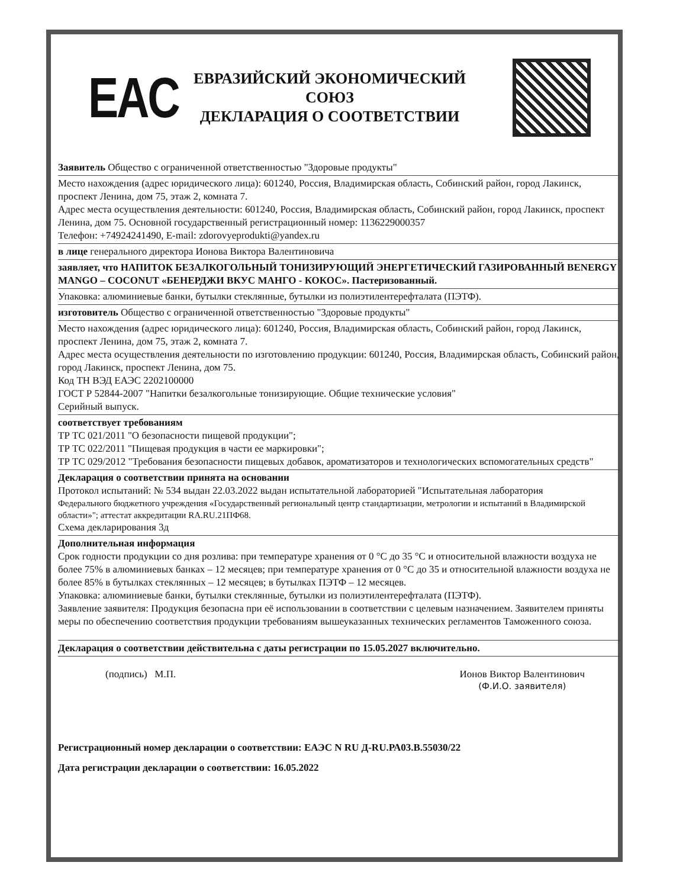EAC
ЕВРАЗИЙСКИЙ ЭКОНОМИЧЕСКИЙ
СОЮЗ
ДЕКЛАРАЦИЯ О СООТВЕТСТВИИ
Заявитель Общество с ограниченной ответственностью "Здоровые продукты"
Место нахождения (адрес юридического лица): 601240, Россия, Владимирская область, Собинский район, город Лакинск, проспект Ленина, дом 75, этаж 2, комната 7.
Адрес места осуществления деятельности: 601240, Россия, Владимирская область, Собинский район, город Лакинск, проспект Ленина, дом 75. Основной государственный регистрационный номер: 1136229000357
Телефон: +74924241490, E-mail: zdorovyeprodukti@yandex.ru
в лице генерального директора Ионова Виктора Валентиновича
заявляет, что НАПИТОК БЕЗАЛКОГОЛЬНЫЙ ТОНИЗИРУЮЩИЙ ЭНЕРГЕТИЧЕСКИЙ ГАЗИРОВАННЫЙ BENERGY MANGO – COCONUT «БЕНЕРДЖИ ВКУС МАНГО - КОКОС». Пастеризованный.
Упаковка: алюминиевые банки, бутылки стеклянные, бутылки из полиэтилентерефталата (ПЭТФ).
изготовитель Общество с ограниченной ответственностью "Здоровые продукты"
Место нахождения (адрес юридического лица): 601240, Россия, Владимирская область, Собинский район, город Лакинск, проспект Ленина, дом 75, этаж 2, комната 7.
Адрес места осуществления деятельности по изготовлению продукции: 601240, Россия, Владимирская область, Собинский район, город Лакинск, проспект Ленина, дом 75.
Код ТН ВЭД ЕАЭС 2202100000
ГОСТ Р 52844-2007 "Напитки безалкогольные тонизирующие. Общие технические условия"
Серийный выпуск.
соответствует требованиям
ТР ТС 021/2011 "О безопасности пищевой продукции";
ТР ТС 022/2011 "Пищевая продукция в части ее маркировки";
ТР ТС 029/2012 "Требования безопасности пищевых добавок, ароматизаторов и технологических вспомогательных средств"
Декларация о соответствии принята на основании
Протокол испытаний: № 534 выдан 22.03.2022 выдан испытательной лабораторией "Испытательная лаборатория
Федерального бюджетного учреждения «Государственный региональный центр стандартизации, метрологии и испытаний в Владимирской области»"; аттестат аккредитации RA.RU.21ПФ68.
Схема декларирования 3д
Дополнительная информация
Срок годности продукции со дня розлива: при температуре хранения от 0 °С до 35 °С и относительной влажности воздуха не более 75% в алюминиевых банках – 12 месяцев; при температуре хранения от 0 °С до 35 и относительной влажности воздуха не более 85% в бутылках стеклянных – 12 месяцев; в бутылках ПЭТФ – 12 месяцев.
Упаковка: алюминиевые банки, бутылки стеклянные, бутылки из полиэтилентерефталата (ПЭТФ).
Заявление заявителя: Продукция безопасна при её использовании в соответствии с целевым назначением. Заявителем приняты меры по обеспечению соответствия продукции требованиям вышеуказанных технических регламентов Таможенного союза.
Декларация о соответствии действительна с даты регистрации по 15.05.2027 включительно.
(подпись) М.П. Ионов Виктор Валентинович
(Ф.И.О. заявителя)
Регистрационный номер декларации о соответствии: ЕАЭС N RU Д-RU.РА03.В.55030/22
Дата регистрации декларации о соответствии: 16.05.2022